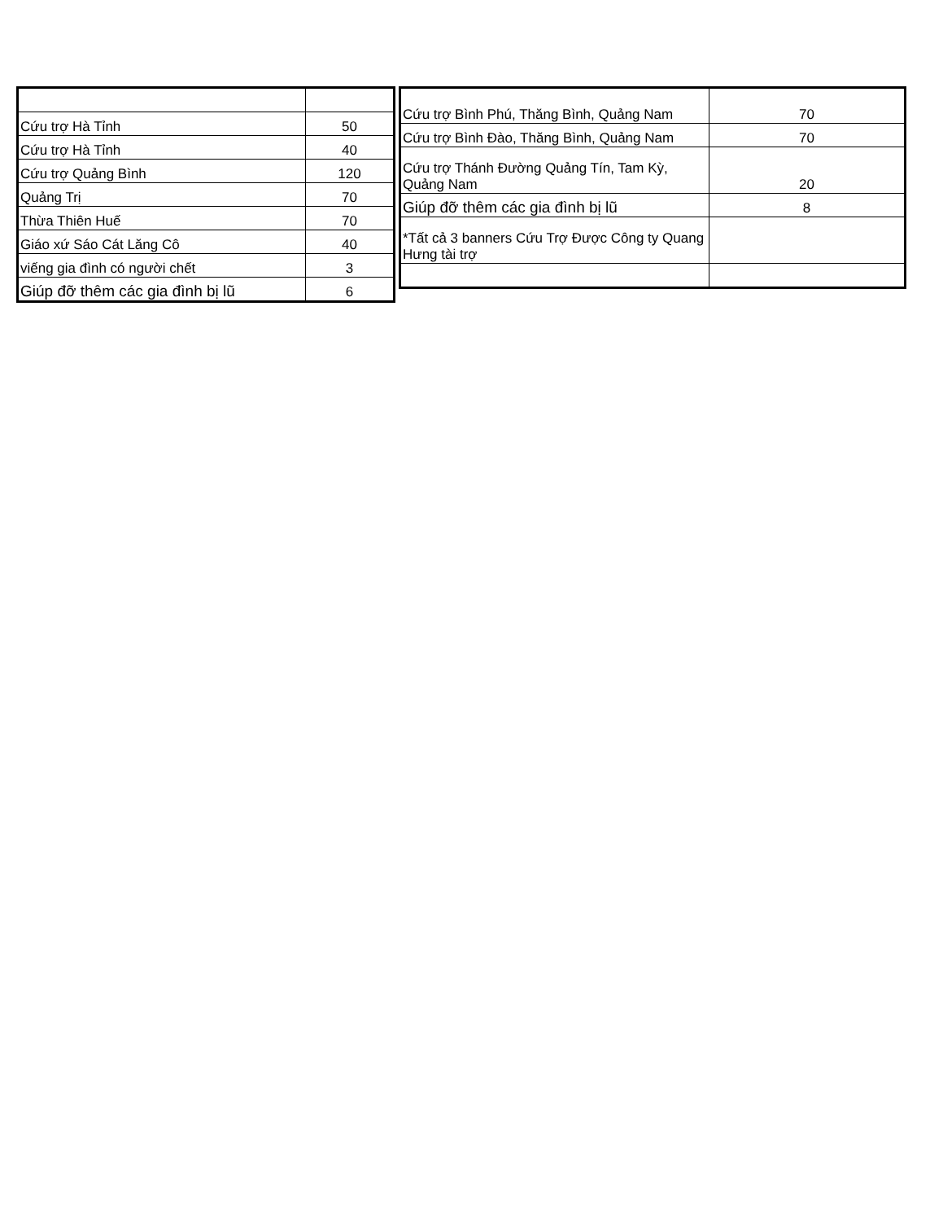| Cứu trợ Hà Tỉnh | 50 |
| Cứu trợ Hà Tỉnh | 40 |
| Cứu trợ Quảng Bình | 120 |
| Quảng Trị | 70 |
| Thừa Thiên Huế | 70 |
| Giáo xứ Sáo Cát Lăng Cô | 40 |
| viếng gia đình có người chết | 3 |
| Giúp đỡ thêm các gia đình bị lũ | 6 |
| Cứu trợ Bình Phú, Thăng Bình, Quảng Nam | 70 |
| Cứu trợ Bình Đào, Thăng Bình, Quảng Nam | 70 |
| Cứu trợ Thánh Đường Quảng Tín, Tam Kỳ, Quảng Nam | 20 |
| Giúp đỡ thêm các gia đình bị lũ | 8 |
| *Tất cả 3 banners Cứu Trợ Được Công ty Quang Hưng tài trợ | |